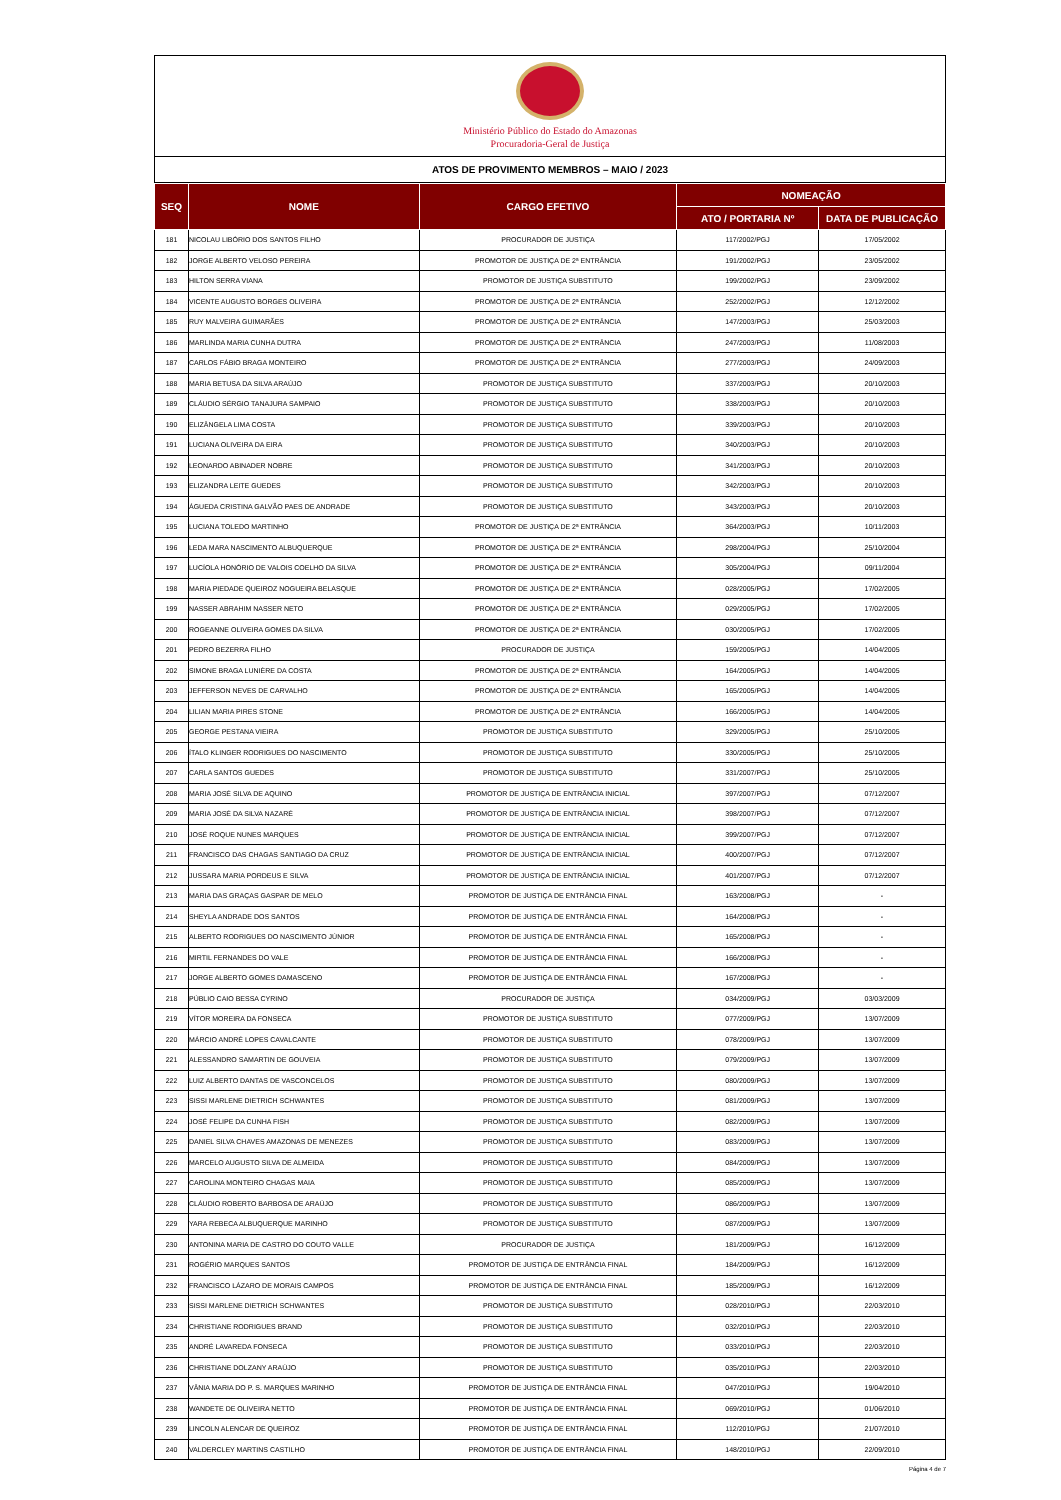Ministério Público do Estado do Amazonas
Procuradoria-Geral de Justiça
ATOS DE PROVIMENTO MEMBROS – MAIO / 2023
| SEQ | NOME | CARGO EFETIVO | NOMEAÇÃO | |
| --- | --- | --- | --- | --- |
| | | | ATO / PORTARIA Nº | DATA DE PUBLICAÇÃO |
| 181 | NICOLAU LIBÓRIO DOS SANTOS FILHO | PROCURADOR DE JUSTIÇA | 117/2002/PGJ | 17/05/2002 |
| 182 | JORGE ALBERTO VELOSO PEREIRA | PROMOTOR DE JUSTIÇA DE 2ª ENTRÂNCIA | 191/2002/PGJ | 23/05/2002 |
| 183 | HILTON SERRA VIANA | PROMOTOR DE JUSTIÇA SUBSTITUTO | 199/2002/PGJ | 23/09/2002 |
| 184 | VICENTE AUGUSTO BORGES OLIVEIRA | PROMOTOR DE JUSTIÇA DE 2ª ENTRÂNCIA | 252/2002/PGJ | 12/12/2002 |
| 185 | RUY MALVEIRA GUIMARÃES | PROMOTOR DE JUSTIÇA DE 2ª ENTRÂNCIA | 147/2003/PGJ | 25/03/2003 |
| 186 | MARLINDA MARIA CUNHA DUTRA | PROMOTOR DE JUSTIÇA DE 2ª ENTRÂNCIA | 247/2003/PGJ | 11/08/2003 |
| 187 | CARLOS FÁBIO BRAGA MONTEIRO | PROMOTOR DE JUSTIÇA DE 2ª ENTRÂNCIA | 277/2003/PGJ | 24/09/2003 |
| 188 | MARIA BETUSA DA SILVA ARAÚJO | PROMOTOR DE JUSTIÇA SUBSTITUTO | 337/2003/PGJ | 20/10/2003 |
| 189 | CLÁUDIO SÉRGIO TANAJURA SAMPAIO | PROMOTOR DE JUSTIÇA SUBSTITUTO | 338/2003/PGJ | 20/10/2003 |
| 190 | ELIZÂNGELA LIMA COSTA | PROMOTOR DE JUSTIÇA SUBSTITUTO | 339/2003/PGJ | 20/10/2003 |
| 191 | LUCIANA OLIVEIRA DA EIRA | PROMOTOR DE JUSTIÇA SUBSTITUTO | 340/2003/PGJ | 20/10/2003 |
| 192 | LEONARDO ABINADER NOBRE | PROMOTOR DE JUSTIÇA SUBSTITUTO | 341/2003/PGJ | 20/10/2003 |
| 193 | ELIZANDRA LEITE GUEDES | PROMOTOR DE JUSTIÇA SUBSTITUTO | 342/2003/PGJ | 20/10/2003 |
| 194 | ÁGUEDA CRISTINA GALVÃO PAES DE ANDRADE | PROMOTOR DE JUSTIÇA SUBSTITUTO | 343/2003/PGJ | 20/10/2003 |
| 195 | LUCIANA TOLEDO MARTINHO | PROMOTOR DE JUSTIÇA DE 2ª ENTRÂNCIA | 364/2003/PGJ | 10/11/2003 |
| 196 | LEDA MARA NASCIMENTO ALBUQUERQUE | PROMOTOR DE JUSTIÇA DE 2ª ENTRÂNCIA | 298/2004/PGJ | 25/10/2004 |
| 197 | LUCÍOLA HONÓRIO DE VALOIS COELHO DA SILVA | PROMOTOR DE JUSTIÇA DE 2ª ENTRÂNCIA | 305/2004/PGJ | 09/11/2004 |
| 198 | MARIA PIEDADE QUEIROZ NOGUEIRA BELASQUE | PROMOTOR DE JUSTIÇA DE 2ª ENTRÂNCIA | 028/2005/PGJ | 17/02/2005 |
| 199 | NASSER ABRAHIM NASSER NETO | PROMOTOR DE JUSTIÇA DE 2ª ENTRÂNCIA | 029/2005/PGJ | 17/02/2005 |
| 200 | ROGEANNE OLIVEIRA GOMES DA SILVA | PROMOTOR DE JUSTIÇA DE 2ª ENTRÂNCIA | 030/2005/PGJ | 17/02/2005 |
| 201 | PEDRO BEZERRA FILHO | PROCURADOR DE JUSTIÇA | 159/2005/PGJ | 14/04/2005 |
| 202 | SIMONE BRAGA LUNIÈRE DA COSTA | PROMOTOR DE JUSTIÇA DE 2ª ENTRÂNCIA | 164/2005/PGJ | 14/04/2005 |
| 203 | JEFFERSON NEVES DE CARVALHO | PROMOTOR DE JUSTIÇA DE 2ª ENTRÂNCIA | 165/2005/PGJ | 14/04/2005 |
| 204 | LILIAN MARIA PIRES STONE | PROMOTOR DE JUSTIÇA DE 2ª ENTRÂNCIA | 166/2005/PGJ | 14/04/2005 |
| 205 | GEORGE PESTANA VIEIRA | PROMOTOR DE JUSTIÇA SUBSTITUTO | 329/2005/PGJ | 25/10/2005 |
| 206 | ÍTALO KLINGER RODRIGUES DO NASCIMENTO | PROMOTOR DE JUSTIÇA SUBSTITUTO | 330/2005/PGJ | 25/10/2005 |
| 207 | CARLA SANTOS GUEDES | PROMOTOR DE JUSTIÇA SUBSTITUTO | 331/2007/PGJ | 25/10/2005 |
| 208 | MARIA JOSÉ SILVA DE AQUINO | PROMOTOR DE JUSTIÇA DE ENTRÂNCIA INICIAL | 397/2007/PGJ | 07/12/2007 |
| 209 | MARIA JOSÉ DA SILVA NAZARÉ | PROMOTOR DE JUSTIÇA DE ENTRÂNCIA INICIAL | 398/2007/PGJ | 07/12/2007 |
| 210 | JOSÉ ROQUE NUNES MARQUES | PROMOTOR DE JUSTIÇA DE ENTRÂNCIA INICIAL | 399/2007/PGJ | 07/12/2007 |
| 211 | FRANCISCO DAS CHAGAS SANTIAGO DA CRUZ | PROMOTOR DE JUSTIÇA DE ENTRÂNCIA INICIAL | 400/2007/PGJ | 07/12/2007 |
| 212 | JUSSARA MARIA PORDEUS E SILVA | PROMOTOR DE JUSTIÇA DE ENTRÂNCIA INICIAL | 401/2007/PGJ | 07/12/2007 |
| 213 | MARIA DAS GRAÇAS GASPAR DE MELO | PROMOTOR DE JUSTIÇA DE ENTRÂNCIA FINAL | 163/2008/PGJ | - |
| 214 | SHEYLA ANDRADE DOS SANTOS | PROMOTOR DE JUSTIÇA DE ENTRÂNCIA FINAL | 164/2008/PGJ | - |
| 215 | ALBERTO RODRIGUES DO NASCIMENTO JÚNIOR | PROMOTOR DE JUSTIÇA DE ENTRÂNCIA FINAL | 165/2008/PGJ | - |
| 216 | MIRTIL FERNANDES DO VALE | PROMOTOR DE JUSTIÇA DE ENTRÂNCIA FINAL | 166/2008/PGJ | - |
| 217 | JORGE ALBERTO GOMES DAMASCENO | PROMOTOR DE JUSTIÇA DE ENTRÂNCIA FINAL | 167/2008/PGJ | - |
| 218 | PÚBLIO CAIO BESSA CYRINO | PROCURADOR DE JUSTIÇA | 034/2009/PGJ | 03/03/2009 |
| 219 | VÍTOR MOREIRA DA FONSECA | PROMOTOR DE JUSTIÇA SUBSTITUTO | 077/2009/PGJ | 13/07/2009 |
| 220 | MÁRCIO ANDRÉ LOPES CAVALCANTE | PROMOTOR DE JUSTIÇA SUBSTITUTO | 078/2009/PGJ | 13/07/2009 |
| 221 | ALESSANDRO SAMARTIN DE GOUVEIA | PROMOTOR DE JUSTIÇA SUBSTITUTO | 079/2009/PGJ | 13/07/2009 |
| 222 | LUIZ ALBERTO DANTAS DE VASCONCELOS | PROMOTOR DE JUSTIÇA SUBSTITUTO | 080/2009/PGJ | 13/07/2009 |
| 223 | SISSI MARLENE DIETRICH SCHWANTES | PROMOTOR DE JUSTIÇA SUBSTITUTO | 081/2009/PGJ | 13/07/2009 |
| 224 | JOSÉ FELIPE DA CUNHA FISH | PROMOTOR DE JUSTIÇA SUBSTITUTO | 082/2009/PGJ | 13/07/2009 |
| 225 | DANIEL SILVA CHAVES AMAZONAS DE MENEZES | PROMOTOR DE JUSTIÇA SUBSTITUTO | 083/2009/PGJ | 13/07/2009 |
| 226 | MARCELO AUGUSTO SILVA DE ALMEIDA | PROMOTOR DE JUSTIÇA SUBSTITUTO | 084/2009/PGJ | 13/07/2009 |
| 227 | CAROLINA MONTEIRO CHAGAS MAIA | PROMOTOR DE JUSTIÇA SUBSTITUTO | 085/2009/PGJ | 13/07/2009 |
| 228 | CLÁUDIO ROBERTO BARBOSA DE ARAÚJO | PROMOTOR DE JUSTIÇA SUBSTITUTO | 086/2009/PGJ | 13/07/2009 |
| 229 | YARA REBECA ALBUQUERQUE MARINHO | PROMOTOR DE JUSTIÇA SUBSTITUTO | 087/2009/PGJ | 13/07/2009 |
| 230 | ANTONINA MARIA DE CASTRO DO COUTO VALLE | PROCURADOR DE JUSTIÇA | 181/2009/PGJ | 16/12/2009 |
| 231 | ROGÉRIO MARQUES SANTOS | PROMOTOR DE JUSTIÇA DE ENTRÂNCIA FINAL | 184/2009/PGJ | 16/12/2009 |
| 232 | FRANCISCO LÁZARO DE MORAIS CAMPOS | PROMOTOR DE JUSTIÇA DE ENTRÂNCIA FINAL | 185/2009/PGJ | 16/12/2009 |
| 233 | SISSI MARLENE DIETRICH SCHWANTES | PROMOTOR DE JUSTIÇA SUBSTITUTO | 028/2010/PGJ | 22/03/2010 |
| 234 | CHRISTIANE RODRIGUES BRAND | PROMOTOR DE JUSTIÇA SUBSTITUTO | 032/2010/PGJ | 22/03/2010 |
| 235 | ANDRÉ LAVAREDA FONSECA | PROMOTOR DE JUSTIÇA SUBSTITUTO | 033/2010/PGJ | 22/03/2010 |
| 236 | CHRISTIANE DOLZANY ARAÚJO | PROMOTOR DE JUSTIÇA SUBSTITUTO | 035/2010/PGJ | 22/03/2010 |
| 237 | VÂNIA MARIA DO P. S. MARQUES MARINHO | PROMOTOR DE JUSTIÇA DE ENTRÂNCIA FINAL | 047/2010/PGJ | 19/04/2010 |
| 238 | WANDETE DE OLIVEIRA NETTO | PROMOTOR DE JUSTIÇA DE ENTRÂNCIA FINAL | 069/2010/PGJ | 01/06/2010 |
| 239 | LINCOLN ALENCAR DE QUEIROZ | PROMOTOR DE JUSTIÇA DE ENTRÂNCIA FINAL | 112/2010/PGJ | 21/07/2010 |
| 240 | VALDERCLEY MARTINS CASTILHO | PROMOTOR DE JUSTIÇA DE ENTRÂNCIA FINAL | 148/2010/PGJ | 22/09/2010 |
Página 4 de 7